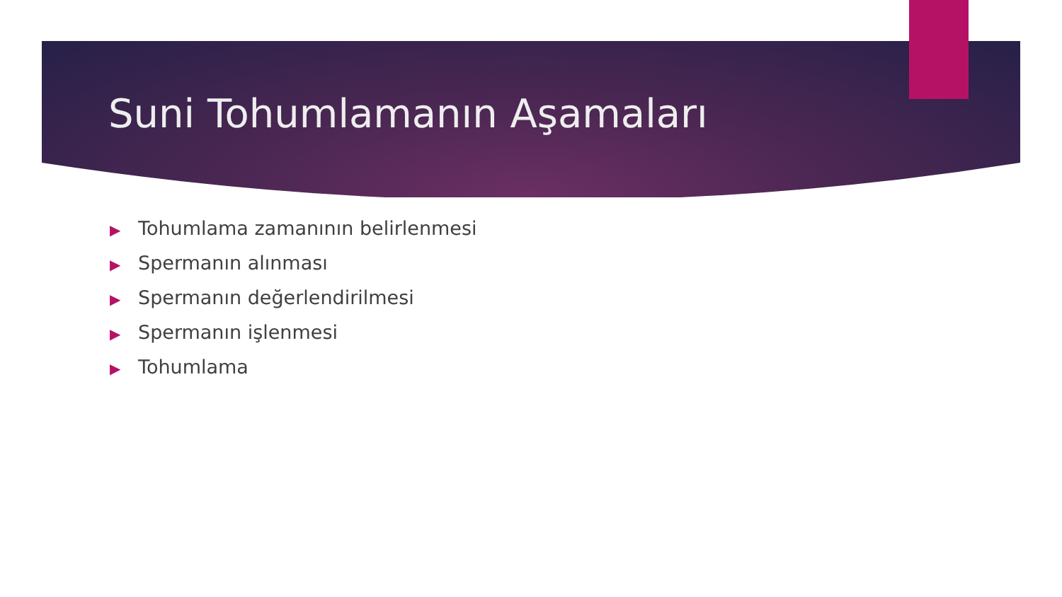Suni Tohumlamanın Aşamaları
▶ Tohumlama zamanının belirlenmesi
▶ Spermanın alınması
▶ Spermanın değerlendirilmesi
▶ Spermanın işlenmesi
▶ Tohumlama